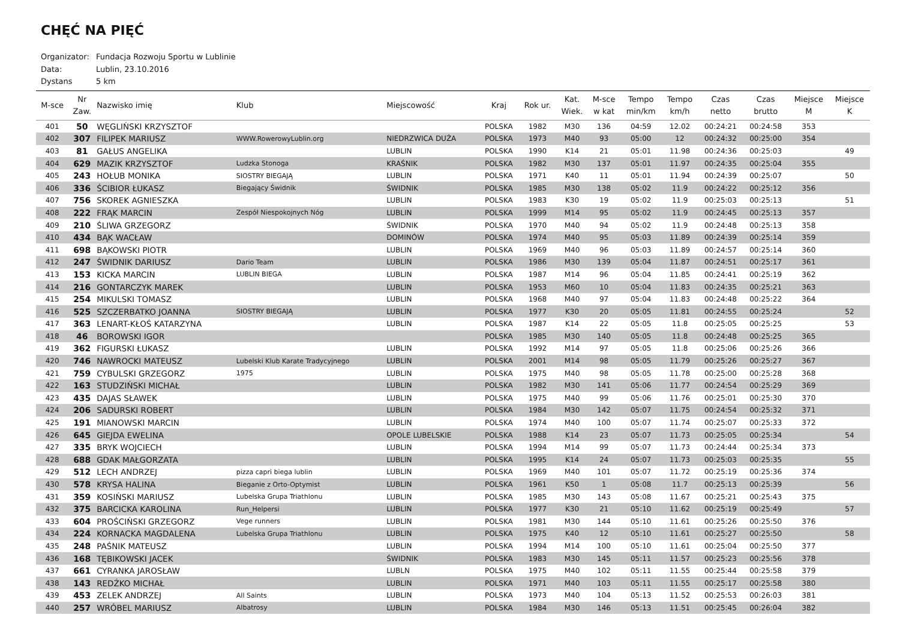CHĘĆ NA PIĘĆ
Organizator: Fundacja Rozwoju Sportu w Lublinie
Data: Lublin, 23.10.2016
Dystans 5 km
| M-sce | Nr Zaw. | Nazwisko imię | Klub | Miejscowość | Kraj | Rok ur. | Kat. Wiek. | M-sce w kat | Tempo min/km | Tempo km/h | Czas netto | Czas brutto | Miejsce M | Miejsce K |
| --- | --- | --- | --- | --- | --- | --- | --- | --- | --- | --- | --- | --- | --- | --- |
| 401 | 50 | WĘGLIŃSKI KRZYSZTOF | | | POLSKA | 1982 | M30 | 136 | 04:59 | 12.02 | 00:24:21 | 00:24:58 | 353 | |
| 402 | 307 | FILIPEK MARIUSZ | WWW.RowerowyLublin.org | NIEDRZWICA DUŻA | POLSKA | 1973 | M40 | 93 | 05:00 | 12 | 00:24:32 | 00:25:00 | 354 | |
| 403 | 81 | GAŁUS ANGELIKA | | LUBLIN | POLSKA | 1990 | K14 | 21 | 05:01 | 11.98 | 00:24:36 | 00:25:03 | | 49 |
| 404 | 629 | MAZIK KRZYSZTOF | Ludzka Stonoga | KRAŚNIK | POLSKA | 1982 | M30 | 137 | 05:01 | 11.97 | 00:24:35 | 00:25:04 | 355 | |
| 405 | 243 | HOŁUB MONIKA | SIOSTRY BIEGAJĄ | LUBLIN | POLSKA | 1971 | K40 | 11 | 05:01 | 11.94 | 00:24:39 | 00:25:07 | | 50 |
| 406 | 336 | ŚCIBIOR ŁUKASZ | Biegający Świdnik | ŚWIDNIK | POLSKA | 1985 | M30 | 138 | 05:02 | 11.9 | 00:24:22 | 00:25:12 | 356 | |
| 407 | 756 | SKOREK AGNIESZKA | | LUBLIN | POLSKA | 1983 | K30 | 19 | 05:02 | 11.9 | 00:25:03 | 00:25:13 | | 51 |
| 408 | 222 | FRĄK MARCIN | Zespół Niespokojnych Nóg | LUBLIN | POLSKA | 1999 | M14 | 95 | 05:02 | 11.9 | 00:24:45 | 00:25:13 | 357 | |
| 409 | 210 | ŚLIWA GRZEGORZ | | ŚWIDNIK | POLSKA | 1970 | M40 | 94 | 05:02 | 11.9 | 00:24:48 | 00:25:13 | 358 | |
| 410 | 434 | BĄK WACŁAW | | DOMINÓW | POLSKA | 1974 | M40 | 95 | 05:03 | 11.89 | 00:24:39 | 00:25:14 | 359 | |
| 411 | 698 | BĄKOWSKI PIOTR | | LUBLIN | POLSKA | 1969 | M40 | 96 | 05:03 | 11.89 | 00:24:57 | 00:25:14 | 360 | |
| 412 | 247 | ŚWIDNIK DARIUSZ | Dario Team | LUBLIN | POLSKA | 1986 | M30 | 139 | 05:04 | 11.87 | 00:24:51 | 00:25:17 | 361 | |
| 413 | 153 | KICKA MARCIN | LUBLIN BIEGA | LUBLIN | POLSKA | 1987 | M14 | 96 | 05:04 | 11.85 | 00:24:41 | 00:25:19 | 362 | |
| 414 | 216 | GONTARCZYK MAREK | | LUBLIN | POLSKA | 1953 | M60 | 10 | 05:04 | 11.83 | 00:24:35 | 00:25:21 | 363 | |
| 415 | 254 | MIKULSKI TOMASZ | | LUBLIN | POLSKA | 1968 | M40 | 97 | 05:04 | 11.83 | 00:24:48 | 00:25:22 | 364 | |
| 416 | 525 | SZCZERBATKO JOANNA | SIOSTRY BIEGAJĄ | LUBLIN | POLSKA | 1977 | K30 | 20 | 05:05 | 11.81 | 00:24:55 | 00:25:24 | | 52 |
| 417 | 363 | LENART-KŁOŚ KATARZYNA | | LUBLIN | POLSKA | 1987 | K14 | 22 | 05:05 | 11.8 | 00:25:05 | 00:25:25 | | 53 |
| 418 | 46 | BOROWSKI IGOR | | | POLSKA | 1985 | M30 | 140 | 05:05 | 11.8 | 00:24:48 | 00:25:25 | 365 | |
| 419 | 362 | FIGURSKI ŁUKASZ | | LUBLIN | POLSKA | 1992 | M14 | 97 | 05:05 | 11.8 | 00:25:06 | 00:25:26 | 366 | |
| 420 | 746 | NAWROCKI MATEUSZ | Lubelski Klub Karate Tradycyjnego | LUBLIN | POLSKA | 2001 | M14 | 98 | 05:05 | 11.79 | 00:25:26 | 00:25:27 | 367 | |
| 421 | 759 | CYBULSKI GRZEGORZ | 1975 | LUBLIN | POLSKA | 1975 | M40 | 98 | 05:05 | 11.78 | 00:25:00 | 00:25:28 | 368 | |
| 422 | 163 | STUDZIŃSKI MICHAŁ | | LUBLIN | POLSKA | 1982 | M30 | 141 | 05:06 | 11.77 | 00:24:54 | 00:25:29 | 369 | |
| 423 | 435 | DAJAS SŁAWEK | | LUBLIN | POLSKA | 1975 | M40 | 99 | 05:06 | 11.76 | 00:25:01 | 00:25:30 | 370 | |
| 424 | 206 | SADURSKI ROBERT | | LUBLIN | POLSKA | 1984 | M30 | 142 | 05:07 | 11.75 | 00:24:54 | 00:25:32 | 371 | |
| 425 | 191 | MIANOWSKI MARCIN | | LUBLIN | POLSKA | 1974 | M40 | 100 | 05:07 | 11.74 | 00:25:07 | 00:25:33 | 372 | |
| 426 | 645 | GIEJDA EWELINA | | OPOLE LUBELSKIE | POLSKA | 1988 | K14 | 23 | 05:07 | 11.73 | 00:25:05 | 00:25:34 | | 54 |
| 427 | 335 | BRYK WOJCIECH | | LUBLIN | POLSKA | 1994 | M14 | 99 | 05:07 | 11.73 | 00:24:44 | 00:25:34 | 373 | |
| 428 | 688 | GDAK MAŁGORZATA | | LUBLIN | POLSKA | 1995 | K14 | 24 | 05:07 | 11.73 | 00:25:03 | 00:25:35 | | 55 |
| 429 | 512 | LECH ANDRZEJ | pizza capri biega lublin | LUBLIN | POLSKA | 1969 | M40 | 101 | 05:07 | 11.72 | 00:25:19 | 00:25:36 | 374 | |
| 430 | 578 | KRYSA HALINA | Bieganie z Orto-Optymist | LUBLIN | POLSKA | 1961 | K50 | 1 | 05:08 | 11.7 | 00:25:13 | 00:25:39 | | 56 |
| 431 | 359 | KOSIŃSKI MARIUSZ | Lubelska Grupa Triathlonu | LUBLIN | POLSKA | 1985 | M30 | 143 | 05:08 | 11.67 | 00:25:21 | 00:25:43 | 375 | |
| 432 | 375 | BARCICKA KAROLINA | Run_Helpersi | LUBLIN | POLSKA | 1977 | K30 | 21 | 05:10 | 11.62 | 00:25:19 | 00:25:49 | | 57 |
| 433 | 604 | PROŚCIŃSKI GRZEGORZ | Vege runners | LUBLIN | POLSKA | 1981 | M30 | 144 | 05:10 | 11.61 | 00:25:26 | 00:25:50 | 376 | |
| 434 | 224 | KORNACKA MAGDALENA | Lubelska Grupa Triathlonu | LUBLIN | POLSKA | 1975 | K40 | 12 | 05:10 | 11.61 | 00:25:27 | 00:25:50 | | 58 |
| 435 | 248 | PAŚNIK MATEUSZ | | LUBLIN | POLSKA | 1994 | M14 | 100 | 05:10 | 11.61 | 00:25:04 | 00:25:50 | 377 | |
| 436 | 168 | TĘBIKOWSKI JACEK | | ŚWIDNIK | POLSKA | 1983 | M30 | 145 | 05:11 | 11.57 | 00:25:23 | 00:25:56 | 378 | |
| 437 | 661 | CYRANKA JAROSŁAW | | LUBLN | POLSKA | 1975 | M40 | 102 | 05:11 | 11.55 | 00:25:44 | 00:25:58 | 379 | |
| 438 | 143 | REDŹKO MICHAŁ | | LUBLIN | POLSKA | 1971 | M40 | 103 | 05:11 | 11.55 | 00:25:17 | 00:25:58 | 380 | |
| 439 | 453 | ZELEK ANDRZEJ | All Saints | LUBLIN | POLSKA | 1973 | M40 | 104 | 05:13 | 11.52 | 00:25:53 | 00:26:03 | 381 | |
| 440 | 257 | WRÓBEL MARIUSZ | Albatrosy | LUBLIN | POLSKA | 1984 | M30 | 146 | 05:13 | 11.51 | 00:25:45 | 00:26:04 | 382 | |